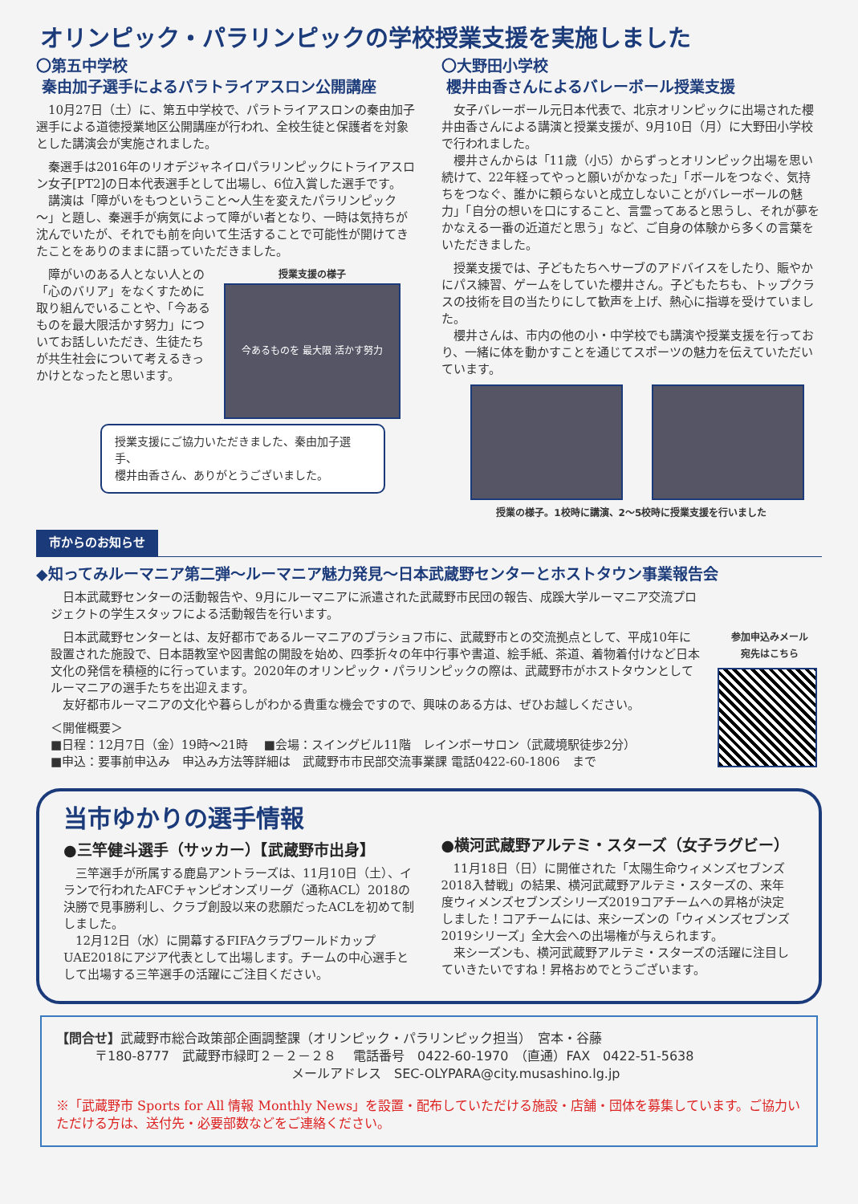オリンピック・パラリンピックの学校授業支援を実施しました
〇第五中学校
秦由加子選手によるパラトライアスロン公開講座
　10月27日（土）に、第五中学校で、パラトライアスロンの秦由加子選手による道徳授業地区公開講座が行われ、全校生徒と保護者を対象とした講演会が実施されました。
　秦選手は2016年のリオデジャネイロパラリンピックにトライアスロン女子[PT2]の日本代表選手として出場し、6位入賞した選手です。
　講演は「障がいをもつということ～人生を変えたパラリンピック～」と題し、秦選手が病気によって障がい者となり、一時は気持ちが沈んでいたが、それでも前を向いて生活することで可能性が開けてきたことをありのままに語っていただきました。
　障がいのある人とない人との「心のバリア」をなくすために取り組んでいることや、「今あるものを最大限活かす努力」についてお話しいただき、生徒たちが共生社会について考えるきっかけとなったと思います。
授業支援の様子
今あるものを 最大限 活かす努力
授業支援にご協力いただきました、秦由加子選手、
櫻井由香さん、ありがとうございました。
〇大野田小学校
櫻井由香さんによるバレーボール授業支援
　女子バレーボール元日本代表で、北京オリンピックに出場された櫻井由香さんによる講演と授業支援が、9月10日（月）に大野田小学校で行われました。
　櫻井さんからは「11歳（小5）からずっとオリンピック出場を思い続けて、22年経ってやっと願いがかなった」「ボールをつなぐ、気持ちをつなぐ、誰かに頼らないと成立しないことがバレーボールの魅力」「自分の想いを口にすること、言霊ってあると思うし、それが夢をかなえる一番の近道だと思う」など、ご自身の体験から多くの言葉をいただきました。
　授業支援では、子どもたちへサーブのアドバイスをしたり、賑やかにパス練習、ゲームをしていた櫻井さん。子どもたちも、トップクラスの技術を目の当たりにして歓声を上げ、熱心に指導を受けていました。
　櫻井さんは、市内の他の小・中学校でも講演や授業支援を行っており、一緒に体を動かすことを通じてスポーツの魅力を伝えていただいています。
授業の様子。1校時に講演、2～5校時に授業支援を行いました
市からのお知らせ
◆知ってみルーマニア第二弾～ルーマニア魅力発見～日本武蔵野センターとホストタウン事業報告会
　日本武蔵野センターの活動報告や、9月にルーマニアに派遣された武蔵野市民団の報告、成蹊大学ルーマニア交流プロジェクトの学生スタッフによる活動報告を行います。
　日本武蔵野センターとは、友好都市であるルーマニアのブラショフ市に、武蔵野市との交流拠点として、平成10年に設置された施設で、日本語教室や図書館の開設を始め、四季折々の年中行事や書道、絵手紙、茶道、着物着付けなど日本文化の発信を積極的に行っています。2020年のオリンピック・パラリンピックの際は、武蔵野市がホストタウンとしてルーマニアの選手たちを出迎えます。
　友好都市ルーマニアの文化や暮らしがわかる貴重な機会ですので、興味のある方は、ぜひお越しください。
＜開催概要＞
■日程：12月7日（金）19時～21時　 ■会場：スイングビル11階　レインボーサロン（武蔵境駅徒歩2分）
■申込：要事前申込み　申込み方法等詳細は　武蔵野市市民部交流事業課 電話0422-60-1806　まで
参加申込みメール
宛先はこちら
当市ゆかりの選手情報
●三竿健斗選手（サッカー）【武蔵野市出身】
　三竿選手が所属する鹿島アントラーズは、11月10日（土）、イランで行われたAFCチャンピオンズリーグ（通称ACL）2018の決勝で見事勝利し、クラブ創設以来の悲願だったACLを初めて制しました。
　12月12日（水）に開幕するFIFAクラブワールドカップUAE2018にアジア代表として出場します。チームの中心選手として出場する三竿選手の活躍にご注目ください。
●横河武蔵野アルテミ・スターズ（女子ラグビー）
　11月18日（日）に開催された「太陽生命ウィメンズセブンズ2018入替戦」の結果、横河武蔵野アルテミ・スターズの、来年度ウィメンズセブンズシリーズ2019コアチームへの昇格が決定しました！コアチームには、来シーズンの「ウィメンズセブンズ2019シリーズ」全大会への出場権が与えられます。
　来シーズンも、横河武蔵野アルテミ・スターズの活躍に注目していきたいですね！昇格おめでとうございます。
【問合せ】武蔵野市総合政策部企画調整課（オリンピック・パラリンピック担当）　宮本・谷藤
　　　〒180-8777　武蔵野市緑町２－２－２８　 電話番号　0422-60-1970　（直通）FAX　0422-51-5638
　　　　　　　　　　　　　　　　　　 メールアドレス　SEC-OLYPARA@city.musashino.lg.jp
※「武蔵野市 Sports for All 情報 Monthly News」を設置・配布していただける施設・店舗・団体を募集しています。ご協力いただける方は、送付先・必要部数などをご連絡ください。